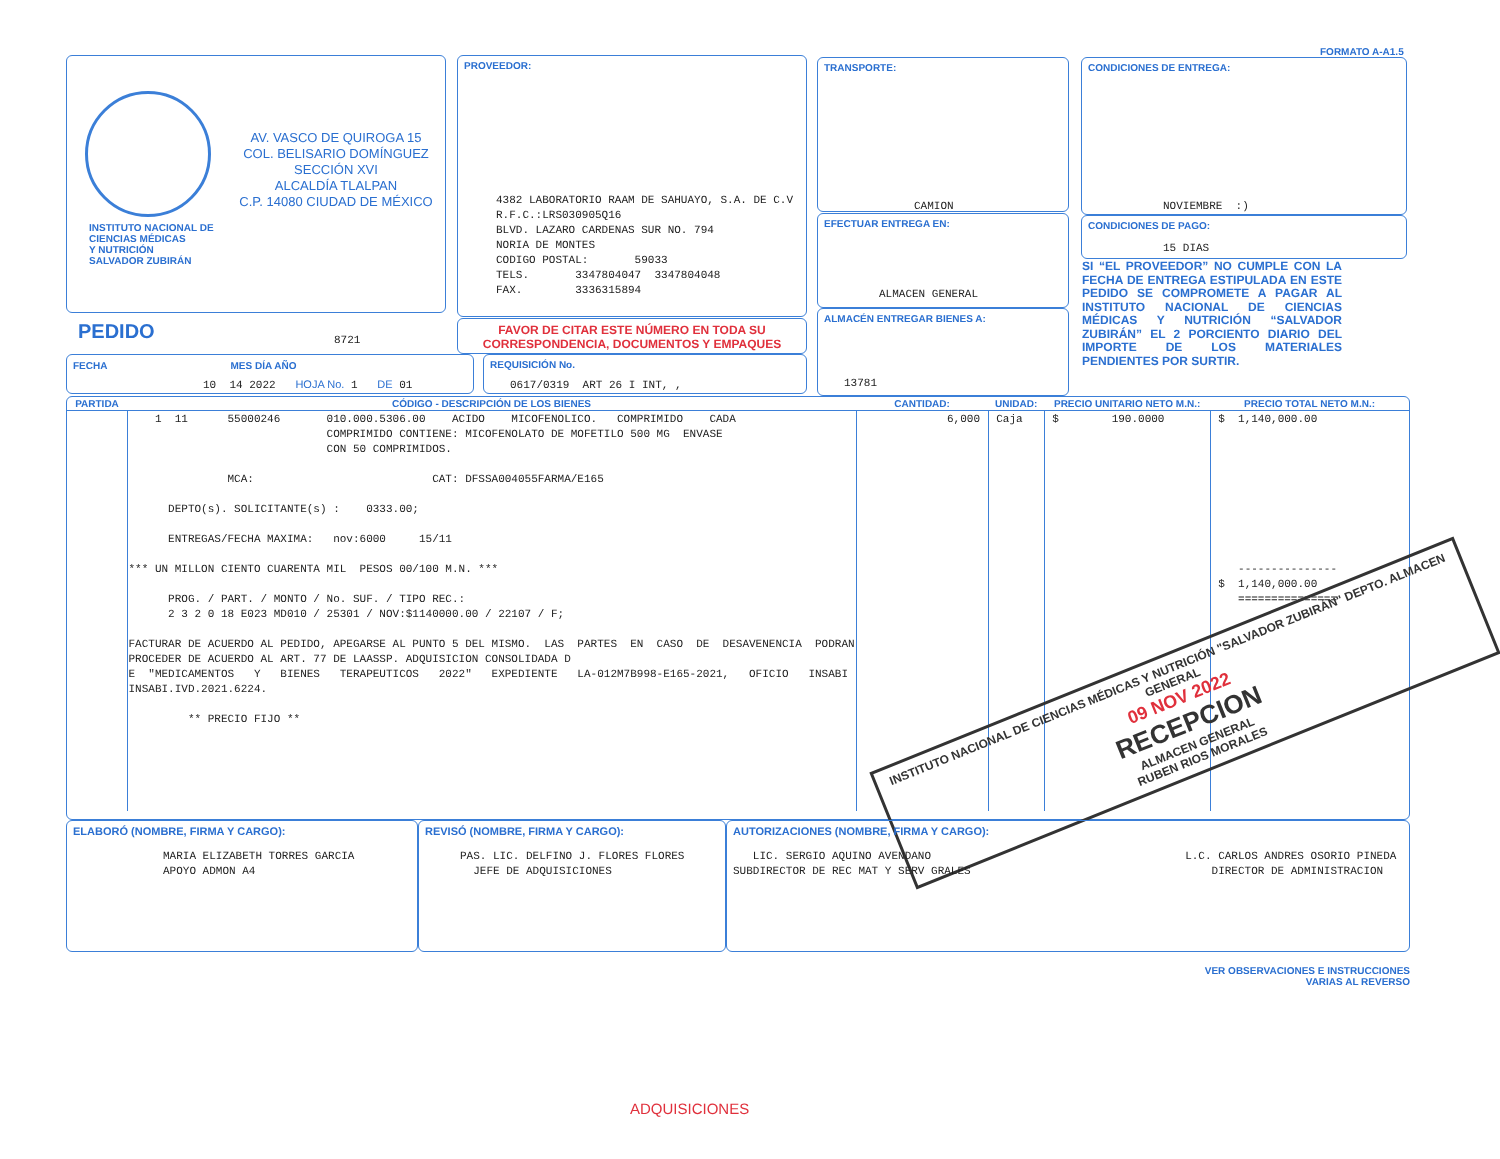FORMATO A-A1.5
AV. VASCO DE QUIROGA 15
COL. BELISARIO DOMÍNGUEZ
SECCIÓN XVI
ALCALDÍA TLALPAN
C.P. 14080 CIUDAD DE MÉXICO
INSTITUTO NACIONAL DE
CIENCIAS MÉDICAS
Y NUTRICIÓN
SALVADOR ZUBIRÁN
PROVEEDOR:
4382 LABORATORIO RAAM DE SAHUAYO, S.A. DE C.V R.F.C.:LRS030905Q16 BLVD. LAZARO CARDENAS SUR NO. 794 NORIA DE MONTES CODIGO POSTAL: 59033 TELS. 3347804047 3347804048 FAX. 3336315894
TRANSPORTE:
CAMION
EFECTUAR ENTREGA EN:
ALMACEN GENERAL
ALMACÉN ENTREGAR BIENES A:
13781
CONDICIONES DE ENTREGA:
NOVIEMBRE :)
CONDICIONES DE PAGO:
15 DIAS
SI “EL PROVEEDOR” NO CUMPLE CON LA FECHA DE ENTREGA ESTIPULADA EN ESTE PEDIDO SE COMPROMETE A PAGAR AL INSTITUTO NACIONAL DE CIENCIAS MÉDICAS Y NUTRICIÓN “SALVADOR ZUBIRÁN” EL 2 PORCIENTO DIARIO DEL IMPORTE DE LOS MATERIALES PENDIENTES POR SURTIR.
PEDIDO
8721
FAVOR DE CITAR ESTE NÚMERO EN TODA SU
CORRESPONDENCIA, DOCUMENTOS Y EMPAQUES
FECHA MES DÍA AÑO
10 14 2022 HOJA No. 1 DE 01
REQUISICIÓN No.
0617/0319 ART 26 I INT, ,
| PARTIDA | CÓDIGO - DESCRIPCIÓN DE LOS BIENES | CANTIDAD: | UNIDAD: | PRECIO UNITARIO NETO M.N.: | PRECIO TOTAL NETO M.N.: |
| --- | --- | --- | --- | --- | --- |
| | 1 11 55000246 010.000.5306.00 ACIDO MICOFENOLICO. COMPRIMIDO CADA COMPRIMIDO CONTIENE: MICOFENOLATO DE MOFETILO 500 MG ENVASE CON 50 COMPRIMIDOS. MCA: CAT: DFSSA004055FARMA/E165 DEPTO(s). SOLICITANTE(s) : 0333.00; ENTREGAS/FECHA MAXIMA: nov:6000 15/11 *** UN MILLON CIENTO CUARENTA MIL PESOS 00/100 M.N. *** PROG. / PART. / MONTO / No. SUF. / TIPO REC.: 2 3 2 0 18 E023 MD010 / 25301 / NOV:$1140000.00 / 22107 / F; FACTURAR DE ACUERDO AL PEDIDO, APEGARSE AL PUNTO 5 DEL MISMO. LAS PARTES EN CASO DE DESAVENENCIA PODRAN PROCEDER DE ACUERDO AL ART. 77 DE LAASSP. ADQUISICION CONSOLIDADA D E "MEDICAMENTOS Y BIENES TERAPEUTICOS 2022" EXPEDIENTE LA-012M7B998-E165-2021, OFICIO INSABI INSABI.IVD.2021.6224. ** PRECIO FIJO ** | 6,000 | Caja | $ 190.0000 | $ 1,140,000.00 --------------- $ 1,140,000.00 =============== |
INSTITUTO NACIONAL DE CIENCIAS MÉDICAS Y NUTRICIÓN "SALVADOR ZUBIRÁN" DEPTO. ALMACEN GENERAL
09 NOV 2022
RECEPCION
ALMACEN GENERAL
RUBEN RIOS MORALES
ELABORÓ (NOMBRE, FIRMA Y CARGO):
MARIA ELIZABETH TORRES GARCIA APOYO ADMON A4
REVISÓ (NOMBRE, FIRMA Y CARGO):
PAS. LIC. DELFINO J. FLORES FLORES JEFE DE ADQUISICIONES
AUTORIZACIONES (NOMBRE, FIRMA Y CARGO):
LIC. SERGIO AQUINO AVENDANO SUBDIRECTOR DE REC MAT Y SERV GRALES
L.C. CARLOS ANDRES OSORIO PINEDA DIRECTOR DE ADMINISTRACION
VER OBSERVACIONES E INSTRUCCIONES
VARIAS AL REVERSO
ADQUISICIONES